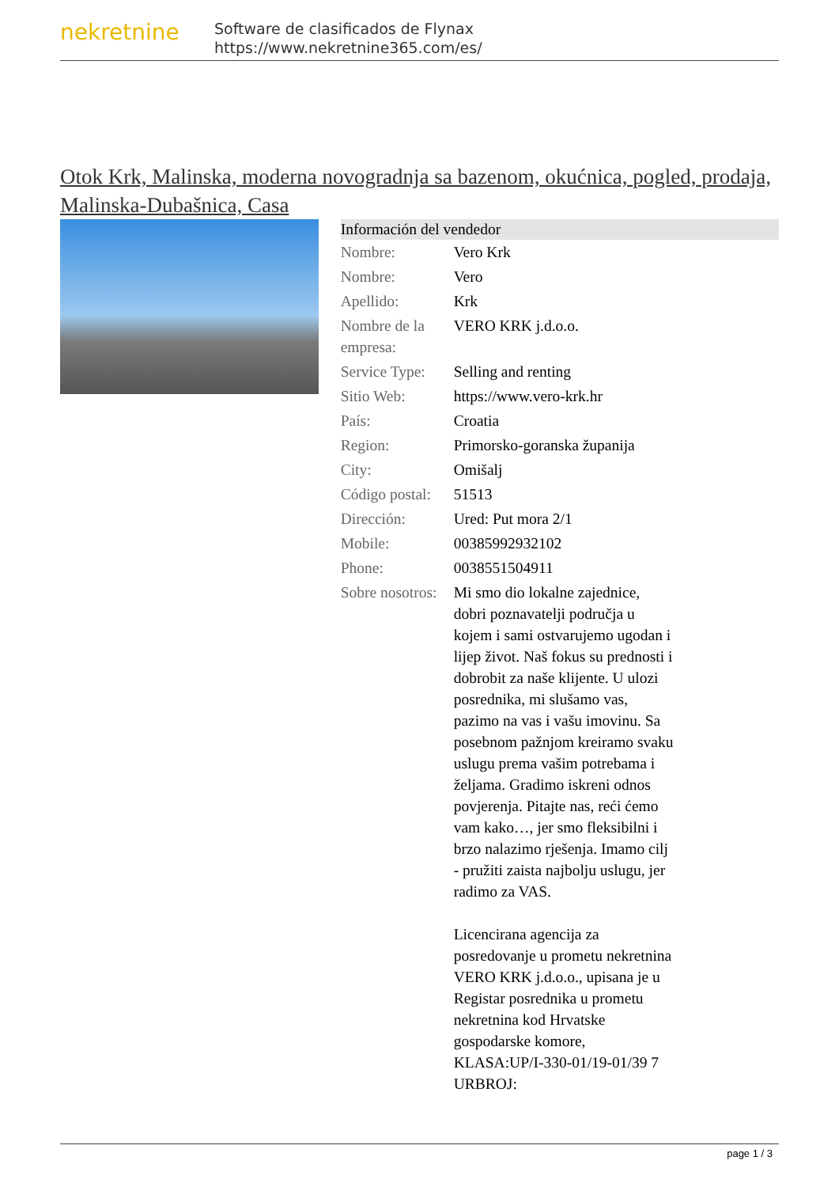nekretnine
Software de clasificados de Flynax
https://www.nekretnine365.com/es/
Otok Krk, Malinska, moderna novogradnja sa bazenom, okućnica, pogled, prodaja, Malinska-Dubašnica, Casa
| Información del vendedor | |
| --- | --- |
| Nombre: | Vero Krk |
| Nombre: | Vero |
| Apellido: | Krk |
| Nombre de la empresa: | VERO KRK j.d.o.o. |
| Service Type: | Selling and renting |
| Sitio Web: | https://www.vero-krk.hr |
| País: | Croatia |
| Region: | Primorsko-goranska županija |
| City: | Omišalj |
| Código postal: | 51513 |
| Dirección: | Ured: Put mora 2/1 |
| Mobile: | 00385992932102 |
| Phone: | 0038551504911 |
| Sobre nosotros: | Mi smo dio lokalne zajednice, dobri poznavatelji područja u kojem i sami ostvarujemo ugodan i lijep život. Naš fokus su prednosti i dobrobit za naše klijente. U ulozi posrednika, mi slušamo vas, pazimo na vas i vašu imovinu. Sa posebnom pažnjom kreiramo svaku uslugu prema vašim potrebama i željama. Gradimo iskreni odnos povjerenja. Pitajte nas, reći ćemo vam kako…, jer smo fleksibilni i brzo nalazimo rješenja. Imamo cilj - pružiti zaista najbolju uslugu, jer radimo za VAS. Licencirana agencija za posredovanje u prometu nekretnina VERO KRK j.d.o.o., upisana je u Registar posrednika u prometu nekretnina kod Hrvatske gospodarske komore, KLASA:UP/I-330-01/19-01/39 7 URBROJ: |
page 1 / 3